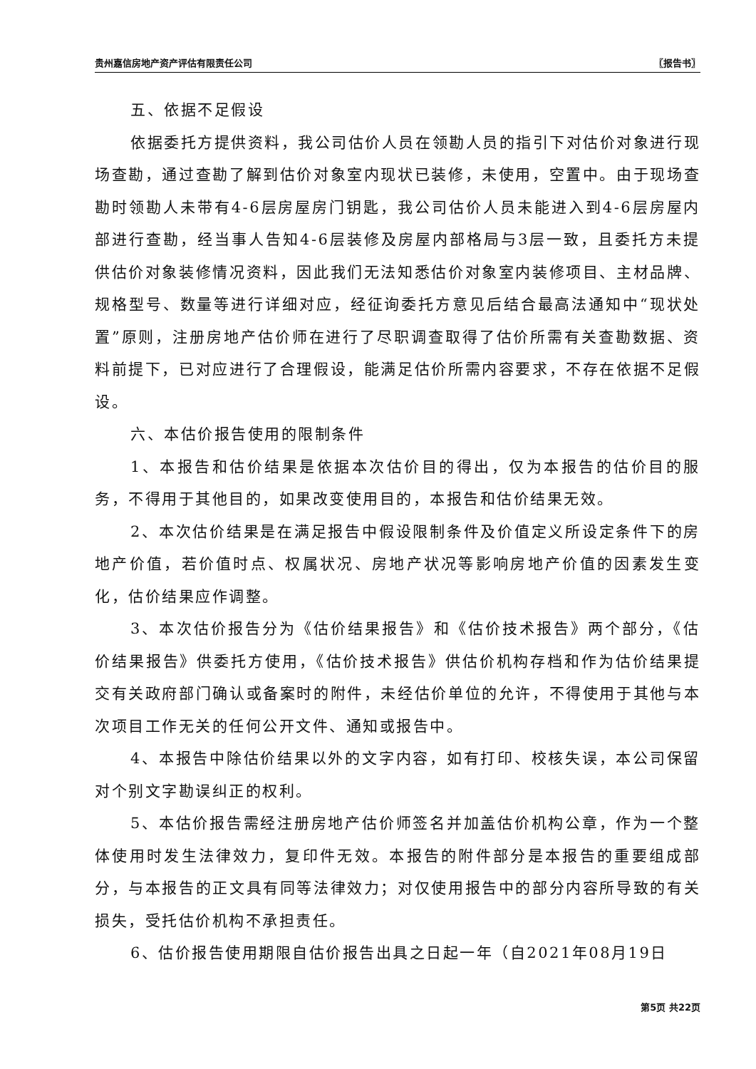贵州嘉信房地产资产评估有限责任公司 〖报告书〗
五、依据不足假设
依据委托方提供资料，我公司估价人员在领勘人员的指引下对估价对象进行现场查勘，通过查勘了解到估价对象室内现状已装修，未使用，空置中。由于现场查勘时领勘人未带有4-6层房屋房门钥匙，我公司估价人员未能进入到4-6层房屋内部进行查勘，经当事人告知4-6层装修及房屋内部格局与3层一致，且委托方未提供估价对象装修情况资料，因此我们无法知悉估价对象室内装修项目、主材品牌、规格型号、数量等进行详细对应，经征询委托方意见后结合最高法通知中“现状处置”原则，注册房地产估价师在进行了尽职调查取得了估价所需有关查勘数据、资料前提下，已对应进行了合理假设，能满足估价所需内容要求，不存在依据不足假设。
六、本估价报告使用的限制条件
1、本报告和估价结果是依据本次估价目的得出，仅为本报告的估价目的服务，不得用于其他目的，如果改变使用目的，本报告和估价结果无效。
2、本次估价结果是在满足报告中假设限制条件及价值定义所设定条件下的房地产价值，若价值时点、权属状况、房地产状况等影响房地产价值的因素发生变化，估价结果应作调整。
3、本次估价报告分为《估价结果报告》和《估价技术报告》两个部分，《估价结果报告》供委托方使用，《估价技术报告》供估价机构存档和作为估价结果提交有关政府部门确认或备案时的附件，未经估价单位的允许，不得使用于其他与本次项目工作无关的任何公开文件、通知或报告中。
4、本报告中除估价结果以外的文字内容，如有打印、校核失误，本公司保留对个别文字勘误纠正的权利。
5、本估价报告需经注册房地产估价师签名并加盖估价机构公章，作为一个整体使用时发生法律效力，复印件无效。本报告的附件部分是本报告的重要组成部分，与本报告的正文具有同等法律效力；对仅使用报告中的部分内容所导致的有关损失，受托估价机构不承担责任。
6、估价报告使用期限自估价报告出具之日起一年（自2021年08月19日
第5页 共22页